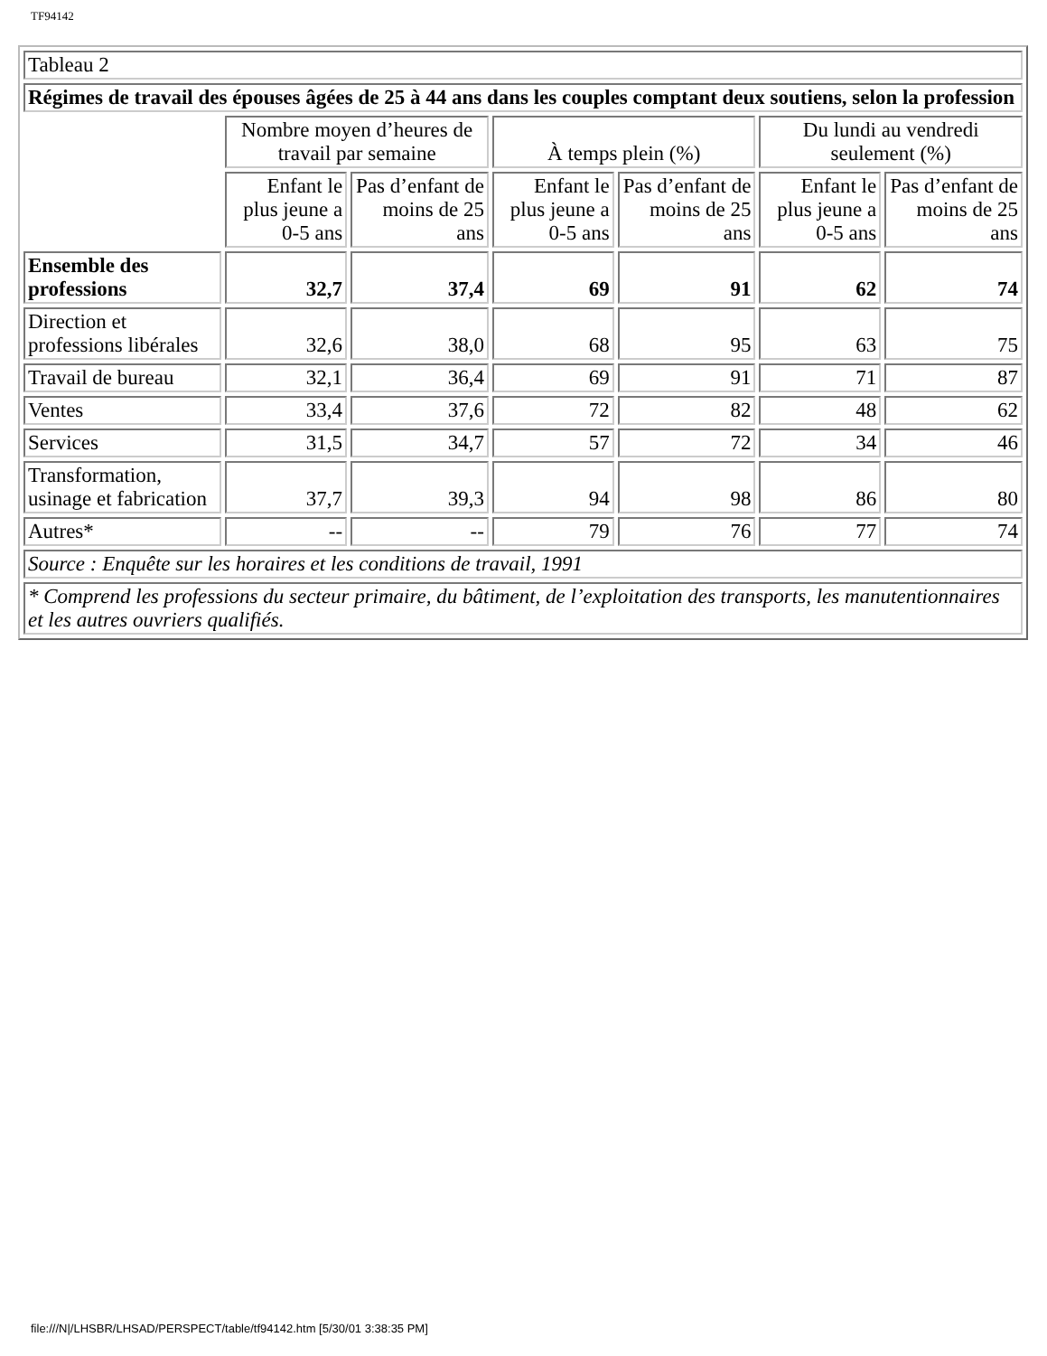TF94142
| Tableau 2 | | | | | | |
| Régimes de travail des épouses âgées de 25 à 44 ans dans les couples comptant deux soutiens, selon la profession | | | | | | |
| | Nombre moyen d’heures de travail par semaine | | À temps plein (%) | | Du lundi au vendredi seulement (%) | |
| | Enfant le plus jeune a 0-5 ans | Pas d’enfant de moins de 25 ans | Enfant le plus jeune a 0-5 ans | Pas d’enfant de moins de 25 ans | Enfant le plus jeune a 0-5 ans | Pas d’enfant de moins de 25 ans |
| Ensemble des professions | 32,7 | 37,4 | 69 | 91 | 62 | 74 |
| Direction et professions libérales | 32,6 | 38,0 | 68 | 95 | 63 | 75 |
| Travail de bureau | 32,1 | 36,4 | 69 | 91 | 71 | 87 |
| Ventes | 33,4 | 37,6 | 72 | 82 | 48 | 62 |
| Services | 31,5 | 34,7 | 57 | 72 | 34 | 46 |
| Transformation, usinage et fabrication | 37,7 | 39,3 | 94 | 98 | 86 | 80 |
| Autres* | -- | -- | 79 | 76 | 77 | 74 |
| Source : Enquête sur les horaires et les conditions de travail, 1991 | | | | | | |
| * Comprend les professions du secteur primaire, du bâtiment, de l’exploitation des transports, les manutentionnaires et les autres ouvriers qualifiés. | | | | | | |
file:///N|/LHSBR/LHSAD/PERSPECT/table/tf94142.htm [5/30/01 3:38:35 PM]